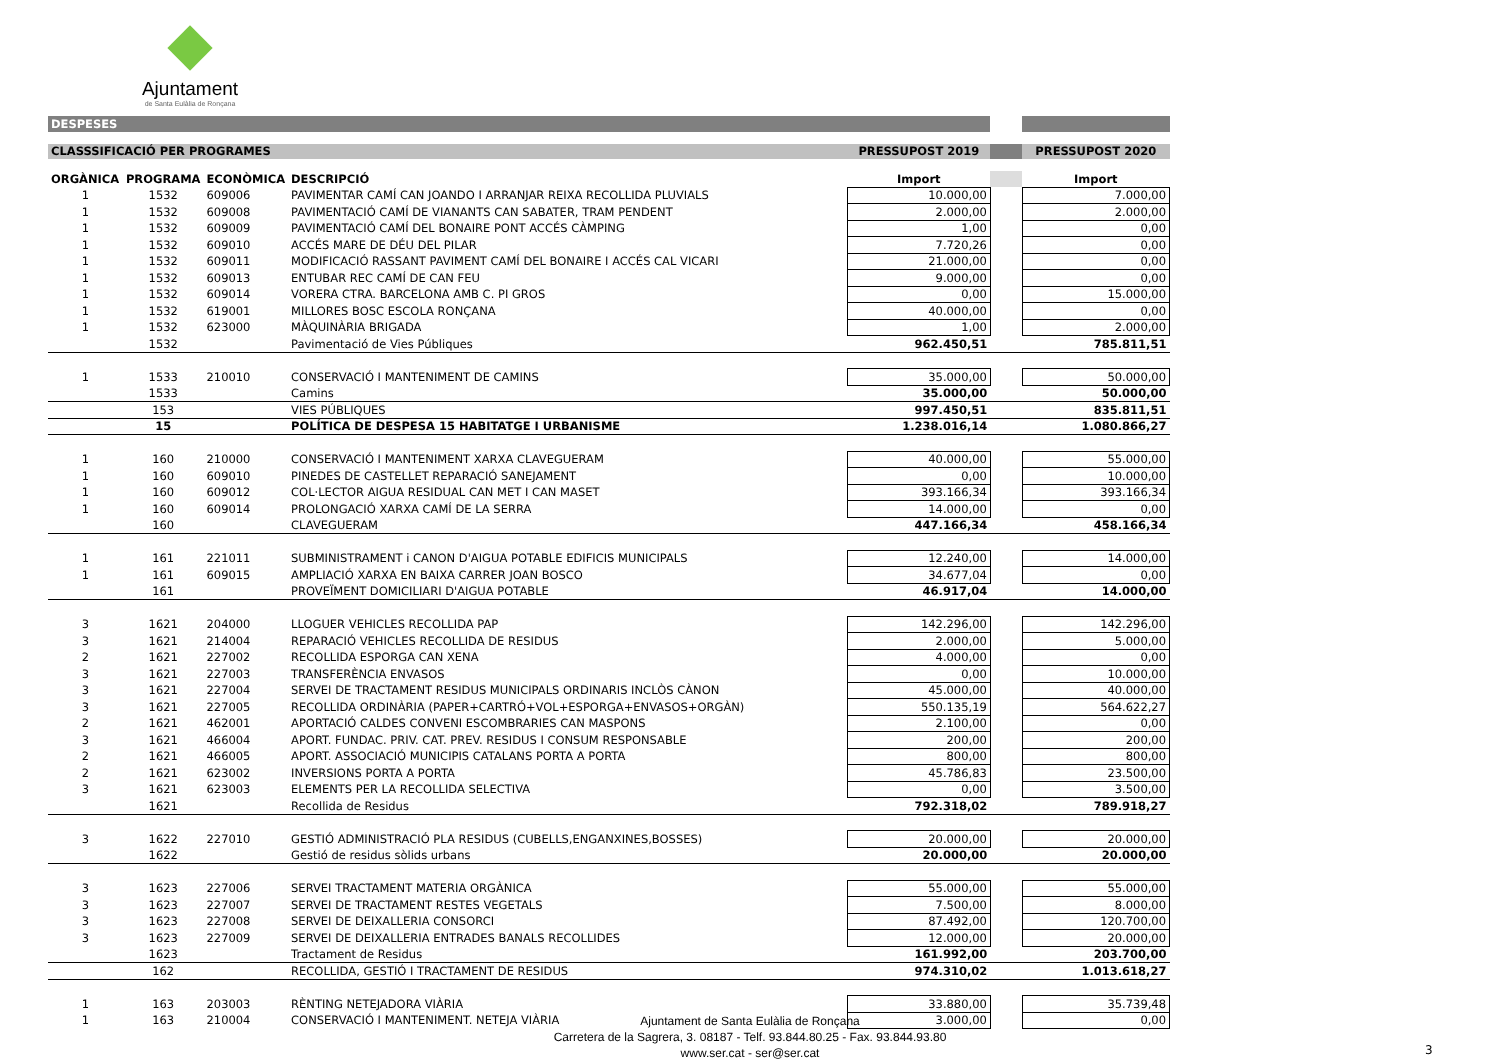Ajuntament
de Santa Eulàlia de Ronçana
| DESPESES | | | | | | |
| CLASSSIFICACIÓ PER PROGRAMES | | | | PRESSUPOST 2019 | | PRESSUPOST 2020 |
| ORGÀNICA | PROGRAMA | ECONÒMICA | DESCRIPCIÓ | Import | | Import |
| 1 | 1532 | 609006 | PAVIMENTAR CAMÍ CAN JOANDO I ARRANJAR REIXA RECOLLIDA PLUVIALS | 10.000,00 | | 7.000,00 |
| 1 | 1532 | 609008 | PAVIMENTACIÓ CAMÍ DE VIANANTS CAN SABATER, TRAM PENDENT | 2.000,00 | | 2.000,00 |
| 1 | 1532 | 609009 | PAVIMENTACIÓ CAMÍ DEL BONAIRE PONT ACCÉS CÀMPING | 1,00 | | 0,00 |
| 1 | 1532 | 609010 | ACCÉS MARE DE DÉU DEL PILAR | 7.720,26 | | 0,00 |
| 1 | 1532 | 609011 | MODIFICACIÓ RASSANT PAVIMENT CAMÍ DEL BONAIRE I ACCÉS CAL VICARI | 21.000,00 | | 0,00 |
| 1 | 1532 | 609013 | ENTUBAR REC CAMÍ DE CAN FEU | 9.000,00 | | 0,00 |
| 1 | 1532 | 609014 | VORERA CTRA. BARCELONA AMB C. PI GROS | 0,00 | | 15.000,00 |
| 1 | 1532 | 619001 | MILLORES BOSC ESCOLA RONÇANA | 40.000,00 | | 0,00 |
| 1 | 1532 | 623000 | MÀQUINÀRIA BRIGADA | 1,00 | | 2.000,00 |
| | 1532 | | Pavimentació de Vies Públiques | 962.450,51 | | 785.811,51 |
| 1 | 1533 | 210010 | CONSERVACIÓ I MANTENIMENT DE CAMINS | 35.000,00 | | 50.000,00 |
| | 1533 | | Camins | 35.000,00 | | 50.000,00 |
| | 153 | | VIES PÚBLIQUES | 997.450,51 | | 835.811,51 |
| | 15 | | POLÍTICA DE DESPESA 15 HABITATGE I URBANISME | 1.238.016,14 | | 1.080.866,27 |
| 1 | 160 | 210000 | CONSERVACIÓ I MANTENIMENT XARXA CLAVEGUERAM | 40.000,00 | | 55.000,00 |
| 1 | 160 | 609010 | PINEDES DE CASTELLET REPARACIÓ SANEJAMENT | 0,00 | | 10.000,00 |
| 1 | 160 | 609012 | COL·LECTOR AIGUA RESIDUAL CAN MET I CAN MASET | 393.166,34 | | 393.166,34 |
| 1 | 160 | 609014 | PROLONGACIÓ XARXA CAMÍ DE LA SERRA | 14.000,00 | | 0,00 |
| | 160 | | CLAVEGUERAM | 447.166,34 | | 458.166,34 |
| 1 | 161 | 221011 | SUBMINISTRAMENT i CANON D'AIGUA POTABLE EDIFICIS MUNICIPALS | 12.240,00 | | 14.000,00 |
| 1 | 161 | 609015 | AMPLIACIÓ XARXA EN BAIXA CARRER JOAN BOSCO | 34.677,04 | | 0,00 |
| | 161 | | PROVEÏMENT DOMICILIARI D'AIGUA POTABLE | 46.917,04 | | 14.000,00 |
| 3 | 1621 | 204000 | LLOGUER VEHICLES RECOLLIDA PAP | 142.296,00 | | 142.296,00 |
| 3 | 1621 | 214004 | REPARACIÓ VEHICLES RECOLLIDA DE RESIDUS | 2.000,00 | | 5.000,00 |
| 2 | 1621 | 227002 | RECOLLIDA ESPORGA CAN XENA | 4.000,00 | | 0,00 |
| 3 | 1621 | 227003 | TRANSFERÈNCIA ENVASOS | 0,00 | | 10.000,00 |
| 3 | 1621 | 227004 | SERVEI DE TRACTAMENT RESIDUS MUNICIPALS ORDINARIS INCLÒS CÀNON | 45.000,00 | | 40.000,00 |
| 3 | 1621 | 227005 | RECOLLIDA ORDINÀRIA (PAPER+CARTRÓ+VOL+ESPORGA+ENVASOS+ORGÀN) | 550.135,19 | | 564.622,27 |
| 2 | 1621 | 462001 | APORTACIÓ CALDES CONVENI ESCOMBRARIES CAN MASPONS | 2.100,00 | | 0,00 |
| 3 | 1621 | 466004 | APORT. FUNDAC. PRIV. CAT. PREV. RESIDUS I CONSUM RESPONSABLE | 200,00 | | 200,00 |
| 2 | 1621 | 466005 | APORT. ASSOCIACIÓ MUNICIPIS CATALANS PORTA A PORTA | 800,00 | | 800,00 |
| 2 | 1621 | 623002 | INVERSIONS PORTA A PORTA | 45.786,83 | | 23.500,00 |
| 3 | 1621 | 623003 | ELEMENTS PER LA RECOLLIDA SELECTIVA | 0,00 | | 3.500,00 |
| | 1621 | | Recollida de Residus | 792.318,02 | | 789.918,27 |
| 3 | 1622 | 227010 | GESTIÓ ADMINISTRACIÓ PLA RESIDUS (CUBELLS,ENGANXINES,BOSSES) | 20.000,00 | | 20.000,00 |
| | 1622 | | Gestió de residus sòlids urbans | 20.000,00 | | 20.000,00 |
| 3 | 1623 | 227006 | SERVEI TRACTAMENT MATERIA ORGÀNICA | 55.000,00 | | 55.000,00 |
| 3 | 1623 | 227007 | SERVEI DE TRACTAMENT RESTES VEGETALS | 7.500,00 | | 8.000,00 |
| 3 | 1623 | 227008 | SERVEI DE DEIXALLERIA CONSORCI | 87.492,00 | | 120.700,00 |
| 3 | 1623 | 227009 | SERVEI DE DEIXALLERIA ENTRADES BANALS RECOLLIDES | 12.000,00 | | 20.000,00 |
| | 1623 | | Tractament de Residus | 161.992,00 | | 203.700,00 |
| | 162 | | RECOLLIDA, GESTIÓ I TRACTAMENT DE RESIDUS | 974.310,02 | | 1.013.618,27 |
| 1 | 163 | 203003 | RÈNTING NETEJADORA VIÀRIA | 33.880,00 | | 35.739,48 |
| 1 | 163 | 210004 | CONSERVACIÓ I MANTENIMENT. NETEJA VIÀRIA | 3.000,00 | | 0,00 |
Ajuntament de Santa Eulàlia de Ronçana
Carretera de la Sagrera, 3. 08187 - Telf. 93.844.80.25 - Fax. 93.844.93.80
www.ser.cat - ser@ser.cat
3